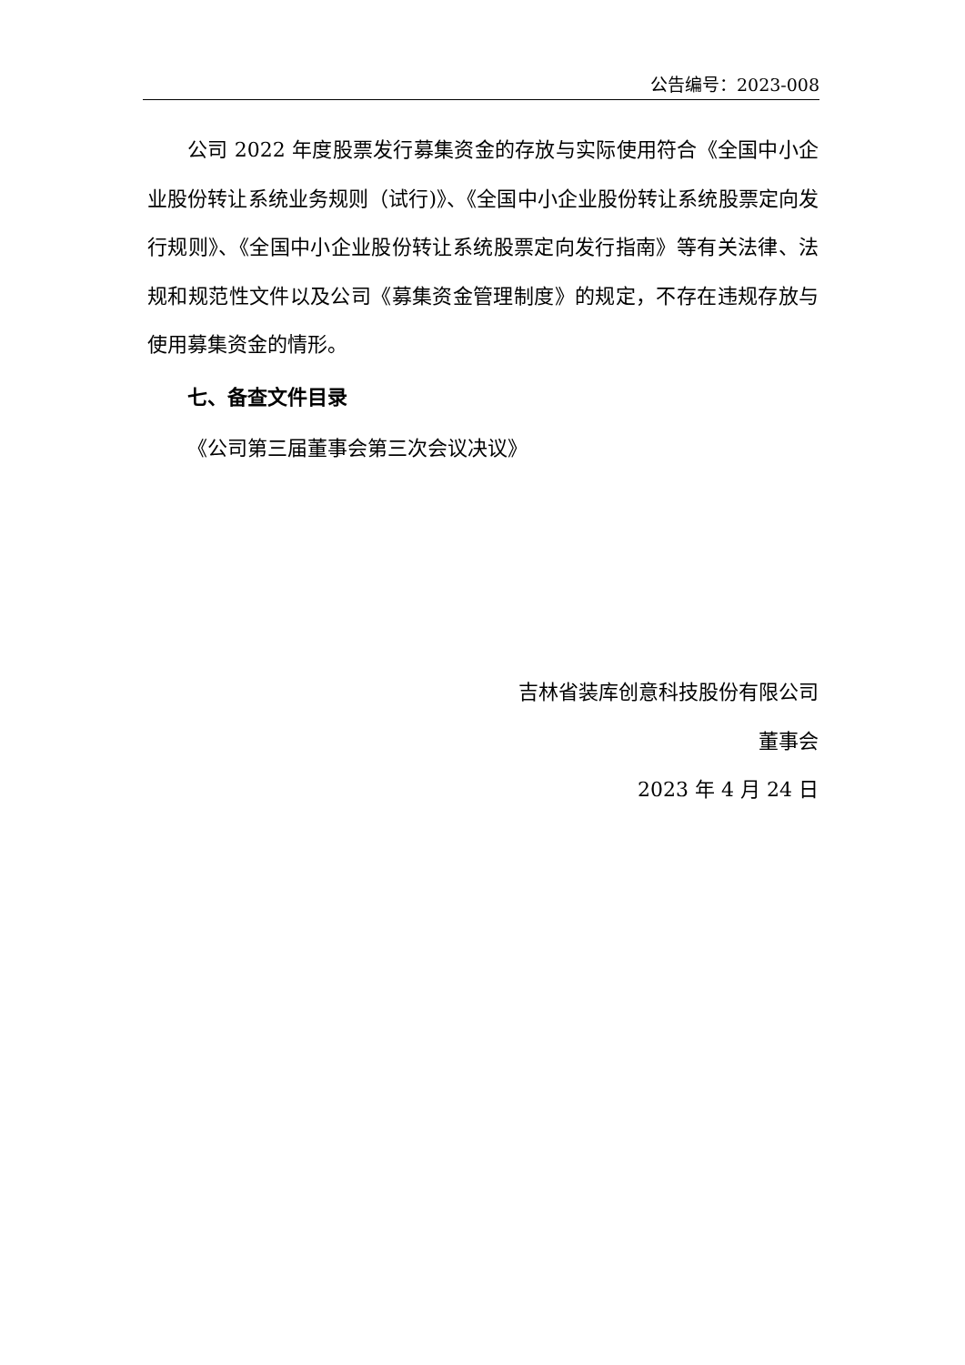公告编号：2023-008
公司 2022 年度股票发行募集资金的存放与实际使用符合《全国中小企业股份转让系统业务规则（试行)》、《全国中小企业股份转让系统股票定向发行规则》、《全国中小企业股份转让系统股票定向发行指南》等有关法律、法规和规范性文件以及公司《募集资金管理制度》的规定，不存在违规存放与使用募集资金的情形。
七、备查文件目录
《公司第三届董事会第三次会议决议》
吉林省装库创意科技股份有限公司
董事会
2023 年 4 月 24 日